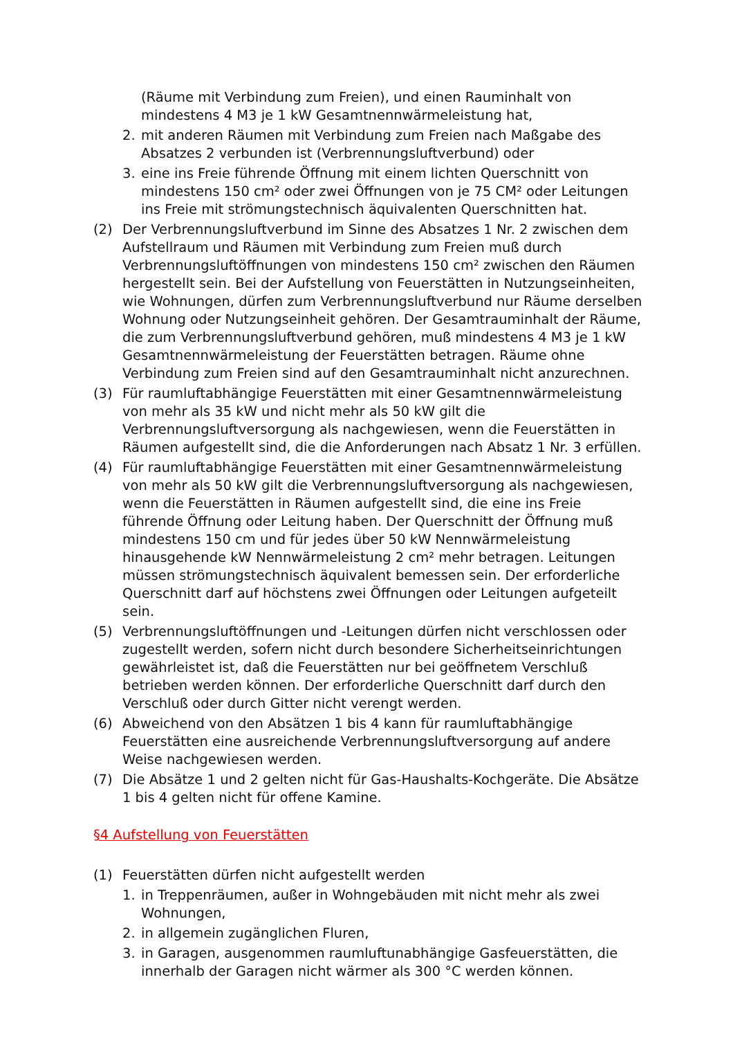(Räume mit Verbindung zum Freien), und einen Rauminhalt von mindestens 4 M3 je 1 kW Gesamtnennwärmeleistung hat,
2. mit anderen Räumen mit Verbindung zum Freien nach Maßgabe des Absatzes 2 verbunden ist (Verbrennungsluftverbund) oder
3. eine ins Freie führende Öffnung mit einem lichten Querschnitt von mindestens 150 cm² oder zwei Öffnungen von je 75 CM² oder Leitungen ins Freie mit strömungstechnisch äquivalenten Querschnitten hat.
(2) Der Verbrennungsluftverbund im Sinne des Absatzes 1 Nr. 2 zwischen dem Aufstellraum und Räumen mit Verbindung zum Freien muß durch Verbrennungsluftöffnungen von mindestens 150 cm² zwischen den Räumen hergestellt sein. Bei der Aufstellung von Feuerstätten in Nutzungseinheiten, wie Wohnungen, dürfen zum Verbrennungsluftverbund nur Räume derselben Wohnung oder Nutzungseinheit gehören. Der Gesamtrauminhalt der Räume, die zum Verbrennungsluftverbund gehören, muß mindestens 4 M3 je 1 kW Gesamtnennwärmeleistung der Feuerstätten betragen. Räume ohne Verbindung zum Freien sind auf den Gesamtrauminhalt nicht anzurechnen.
(3) Für raumluftabhängige Feuerstätten mit einer Gesamtnennwärmeleistung von mehr als 35 kW und nicht mehr als 50 kW gilt die Verbrennungsluftversorgung als nachgewiesen, wenn die Feuerstätten in Räumen aufgestellt sind, die die Anforderungen nach Absatz 1 Nr. 3 erfüllen.
(4) Für raumluftabhängige Feuerstätten mit einer Gesamtnennwärmeleistung von mehr als 50 kW gilt die Verbrennungsluftversorgung als nachgewiesen, wenn die Feuerstätten in Räumen aufgestellt sind, die eine ins Freie führende Öffnung oder Leitung haben. Der Querschnitt der Öffnung muß mindestens 150 cm und für jedes über 50 kW Nennwärmeleistung hinausgehende kW Nennwärmeleistung 2 cm² mehr betragen. Leitungen müssen strömungstechnisch äquivalent bemessen sein. Der erforderliche Querschnitt darf auf höchstens zwei Öffnungen oder Leitungen aufgeteilt sein.
(5) Verbrennungsluftöffnungen und -Leitungen dürfen nicht verschlossen oder zugestellt werden, sofern nicht durch besondere Sicherheitseinrichtungen gewährleistet ist, daß die Feuerstätten nur bei geöffnetem Verschluß betrieben werden können. Der erforderliche Querschnitt darf durch den Verschluß oder durch Gitter nicht verengt werden.
(6) Abweichend von den Absätzen 1 bis 4 kann für raumluftabhängige Feuerstätten eine ausreichende Verbrennungsluftversorgung auf andere Weise nachgewiesen werden.
(7) Die Absätze 1 und 2 gelten nicht für Gas-Haushalts-Kochgeräte. Die Absätze 1 bis 4 gelten nicht für offene Kamine.
§4 Aufstellung von Feuerstätten
(1) Feuerstätten dürfen nicht aufgestellt werden
1. in Treppenräumen, außer in Wohngebäuden mit nicht mehr als zwei Wohnungen,
2. in allgemein zugänglichen Fluren,
3. in Garagen, ausgenommen raumluftunabhängige Gasfeuerstätten, die innerhalb der Garagen nicht wärmer als 300 °C werden können.